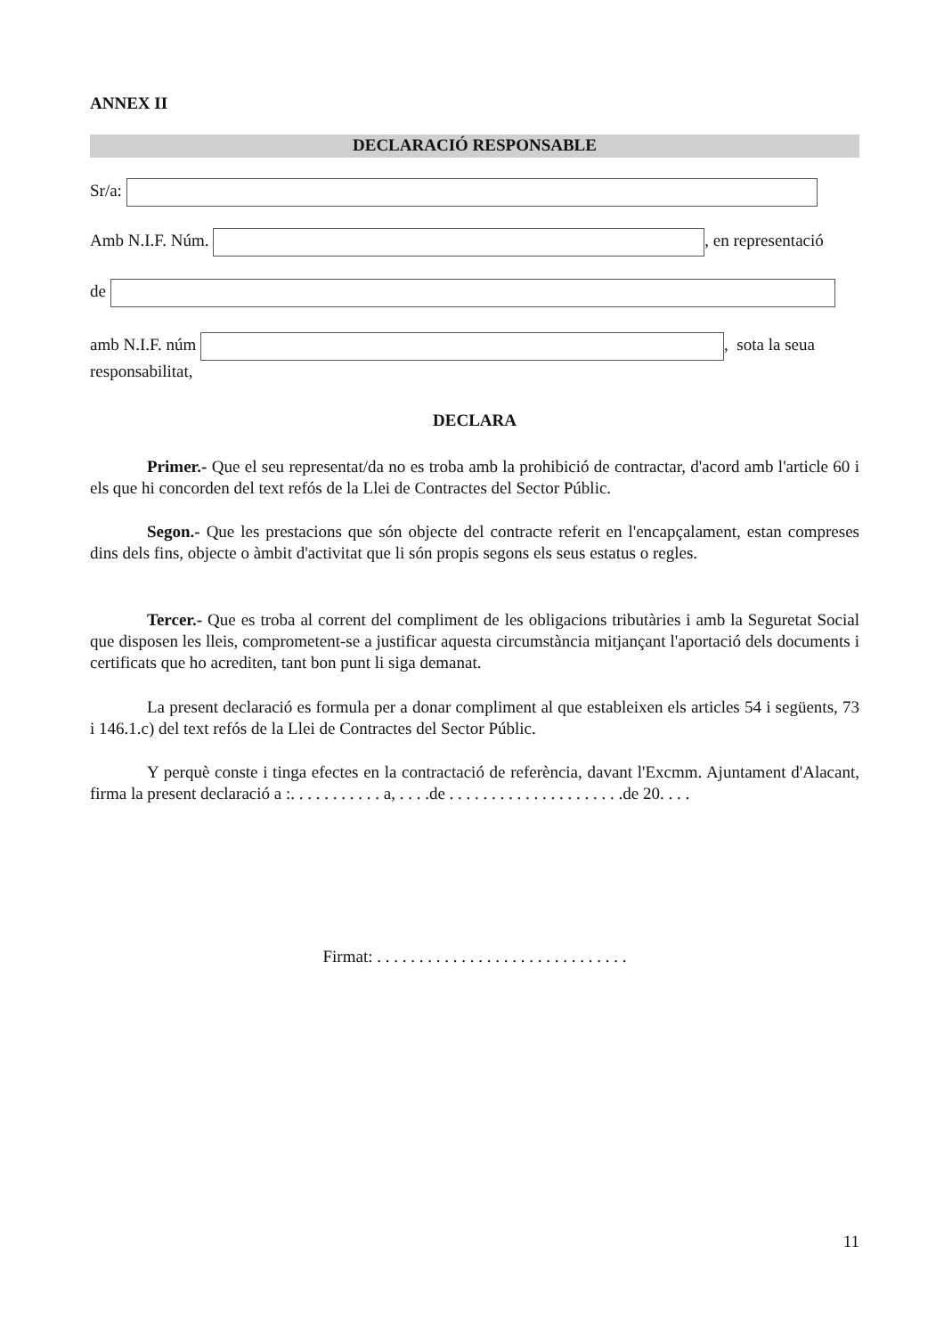ANNEX II
DECLARACIÓ RESPONSABLE
Sr/a:
Amb N.I.F. Núm. , en representació
de
amb N.I.F. núm , sota la seua responsabilitat,
DECLARA
Primer.- Que el seu representat/da no es troba amb la prohibició de contractar, d'acord amb l'article 60 i els que hi concorden del text refós de la Llei de Contractes del Sector Públic.
Segon.- Que les prestacions que són objecte del contracte referit en l'encapçalament, estan compreses dins dels fins, objecte o àmbit d'activitat que li són propis segons els seus estatus o regles.
Tercer.- Que es troba al corrent del compliment de les obligacions tributàries i amb la Seguretat Social que disposen les lleis, comprometent-se a justificar aquesta circumstància mitjançant l'aportació dels documents i certificats que ho acrediten, tant bon punt li siga demanat.
La present declaració es formula per a donar compliment al que estableixen els articles 54 i següents, 73 i 146.1.c) del text refós de la Llei de Contractes del Sector Públic.
Y perquè conste i tinga efectes en la contractació de referència, davant l'Excmm. Ajuntament d'Alacant, firma la present declaració a :. . . . . . . . . . . a, . . . .de . . . . . . . . . . . . . . . . . . . . .de 20. . . .
Firmat: . . . . . . . . . . . . . . . . . . . . . . . . . . . . . .
11